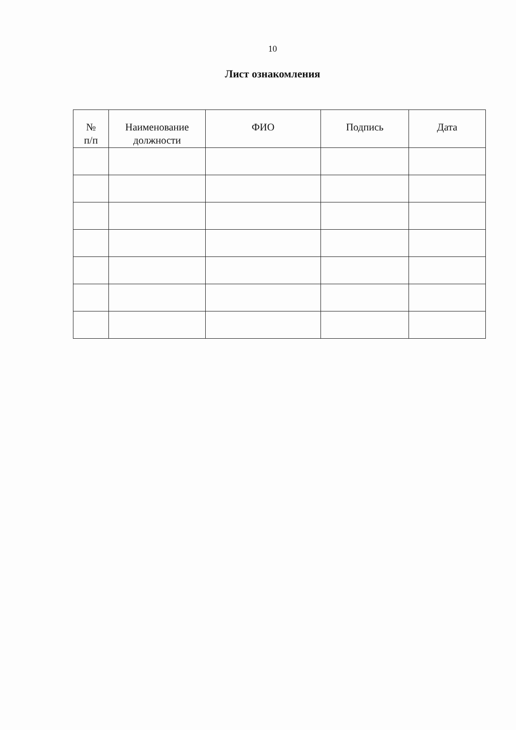10
Лист ознакомления
| № п/п | Наименование должности | ФИО | Подпись | Дата |
| --- | --- | --- | --- | --- |